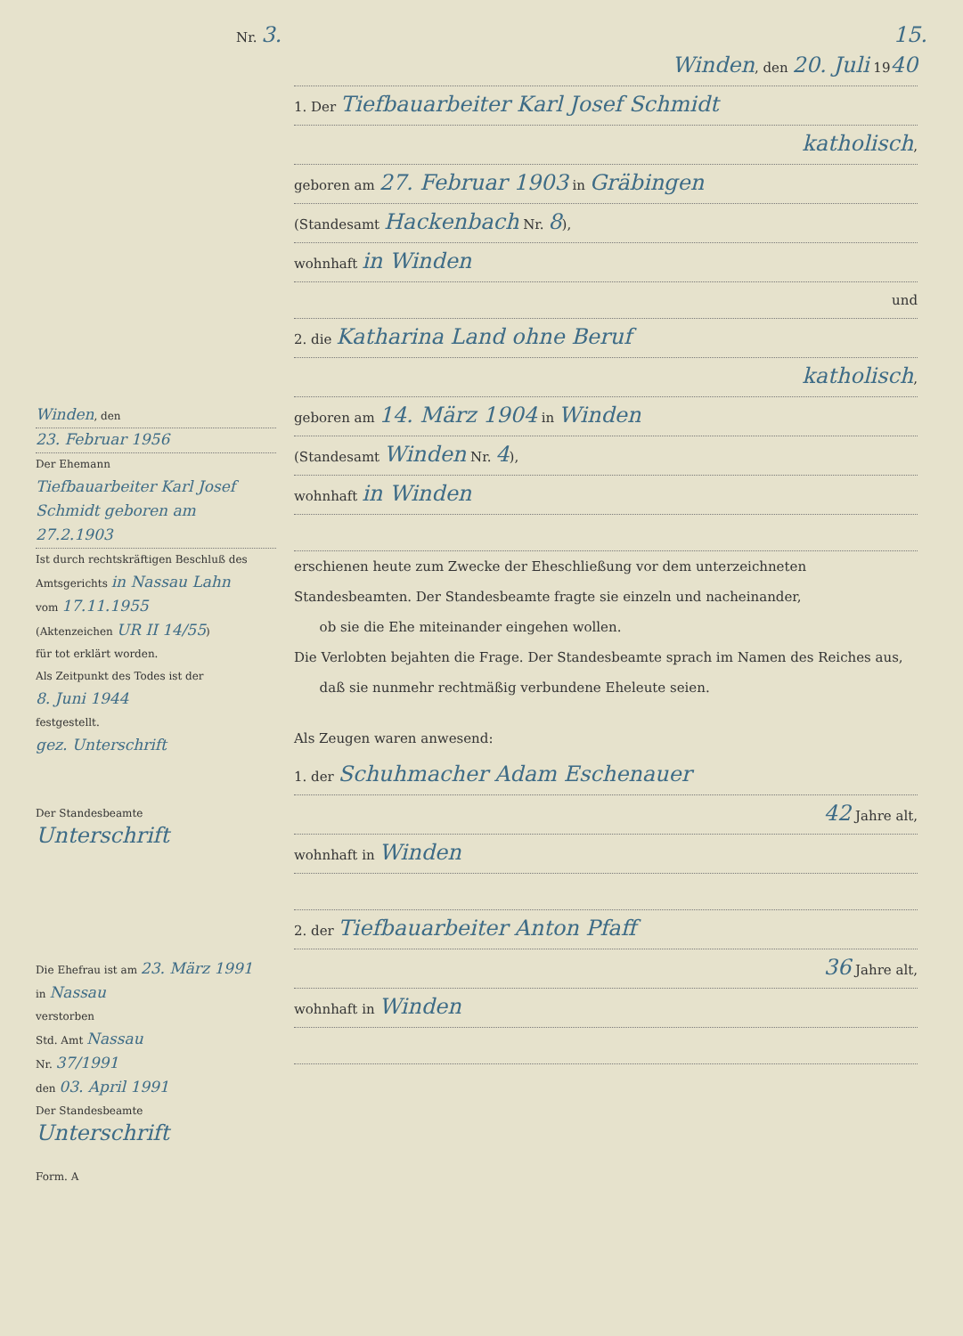Nr. 3. 15.
Winden, den
23. Februar 1956
Der Ehemann
Tiefbauarbeiter Karl Josef Schmidt geboren am 27.2.1903
Ist durch rechtskräftigen Beschluß des Amtsgerichts in Nassau Lahn
vom 17.11.1955
(Aktenzeichen UR II 14/55)
für tot erklärt worden.
Als Zeitpunkt des Todes ist der
8. Juni 1944
festgestellt.
gez. Unterschrift
Der Standesbeamte
Unterschrift
Die Ehefrau ist am 23. März 1991
in Nassau
verstorben
Std. Amt Nassau
Nr. 37/1991
den 03. April 1991
Der Standesbeamte
Unterschrift
Form. A
Winden, den 20. Juli 1940
1. Der Tiefbauarbeiter Karl Josef Schmidt
katholisch,
geboren am 27. Februar 1903 in Gräbingen
(Standesamt Hackenbach Nr. 8),
wohnhaft in Winden
und
2. die Katharina Land ohne Beruf
katholisch,
geboren am 14. März 1904 in Winden
(Standesamt Winden Nr. 4),
wohnhaft in Winden
erschienen heute zum Zwecke der Eheschließung vor dem unterzeichneten Standesbeamten. Der Standesbeamte fragte sie einzeln und nacheinander,
ob sie die Ehe miteinander eingehen wollen.
Die Verlobten bejahten die Frage. Der Standesbeamte sprach im Namen des Reiches aus,
daß sie nunmehr rechtmäßig verbundene Eheleute seien.
Als Zeugen waren anwesend:
1. der Schuhmacher Adam Eschenauer
42 Jahre alt,
wohnhaft in Winden
2. der Tiefbauarbeiter Anton Pfaff
36 Jahre alt,
wohnhaft in Winden